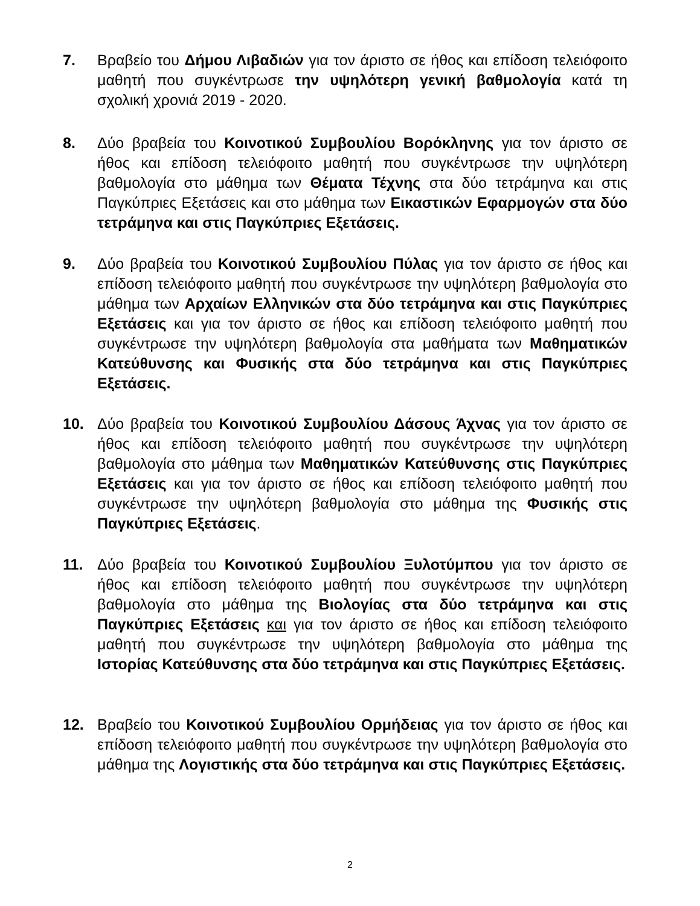7. Βραβείο του Δήμου Λιβαδιών για τον άριστο σε ήθος και επίδοση τελειόφοιτο μαθητή που συγκέντρωσε την υψηλότερη γενική βαθμολογία κατά τη σχολική χρονιά 2019 - 2020.
8. Δύο βραβεία του Κοινοτικού Συμβουλίου Βορόκληνης για τον άριστο σε ήθος και επίδοση τελειόφοιτο μαθητή που συγκέντρωσε την υψηλότερη βαθμολογία στο μάθημα των Θέματα Τέχνης στα δύο τετράμηνα και στις Παγκύπριες Εξετάσεις και στο μάθημα των Εικαστικών Εφαρμογών στα δύο τετράμηνα και στις Παγκύπριες Εξετάσεις.
9. Δύο βραβεία του Κοινοτικού Συμβουλίου Πύλας για τον άριστο σε ήθος και επίδοση τελειόφοιτο μαθητή που συγκέντρωσε την υψηλότερη βαθμολογία στο μάθημα των Αρχαίων Ελληνικών στα δύο τετράμηνα και στις Παγκύπριες Εξετάσεις και για τον άριστο σε ήθος και επίδοση τελειόφοιτο μαθητή που συγκέντρωσε την υψηλότερη βαθμολογία στα μαθήματα των Μαθηματικών Κατεύθυνσης και Φυσικής στα δύο τετράμηνα και στις Παγκύπριες Εξετάσεις.
10. Δύο βραβεία του Κοινοτικού Συμβουλίου Δάσους Άχνας για τον άριστο σε ήθος και επίδοση τελειόφοιτο μαθητή που συγκέντρωσε την υψηλότερη βαθμολογία στο μάθημα των Μαθηματικών Κατεύθυνσης στις Παγκύπριες Εξετάσεις και για τον άριστο σε ήθος και επίδοση τελειόφοιτο μαθητή που συγκέντρωσε την υψηλότερη βαθμολογία στο μάθημα της Φυσικής στις Παγκύπριες Εξετάσεις.
11. Δύο βραβεία του Κοινοτικού Συμβουλίου Ξυλοτύμπου για τον άριστο σε ήθος και επίδοση τελειόφοιτο μαθητή που συγκέντρωσε την υψηλότερη βαθμολογία στο μάθημα της Βιολογίας στα δύο τετράμηνα και στις Παγκύπριες Εξετάσεις και για τον άριστο σε ήθος και επίδοση τελειόφοιτο μαθητή που συγκέντρωσε την υψηλότερη βαθμολογία στο μάθημα της Ιστορίας Κατεύθυνσης στα δύο τετράμηνα και στις Παγκύπριες Εξετάσεις.
12. Βραβείο του Κοινοτικού Συμβουλίου Ορμήδειας για τον άριστο σε ήθος και επίδοση τελειόφοιτο μαθητή που συγκέντρωσε την υψηλότερη βαθμολογία στο μάθημα της Λογιστικής στα δύο τετράμηνα και στις Παγκύπριες Εξετάσεις.
2